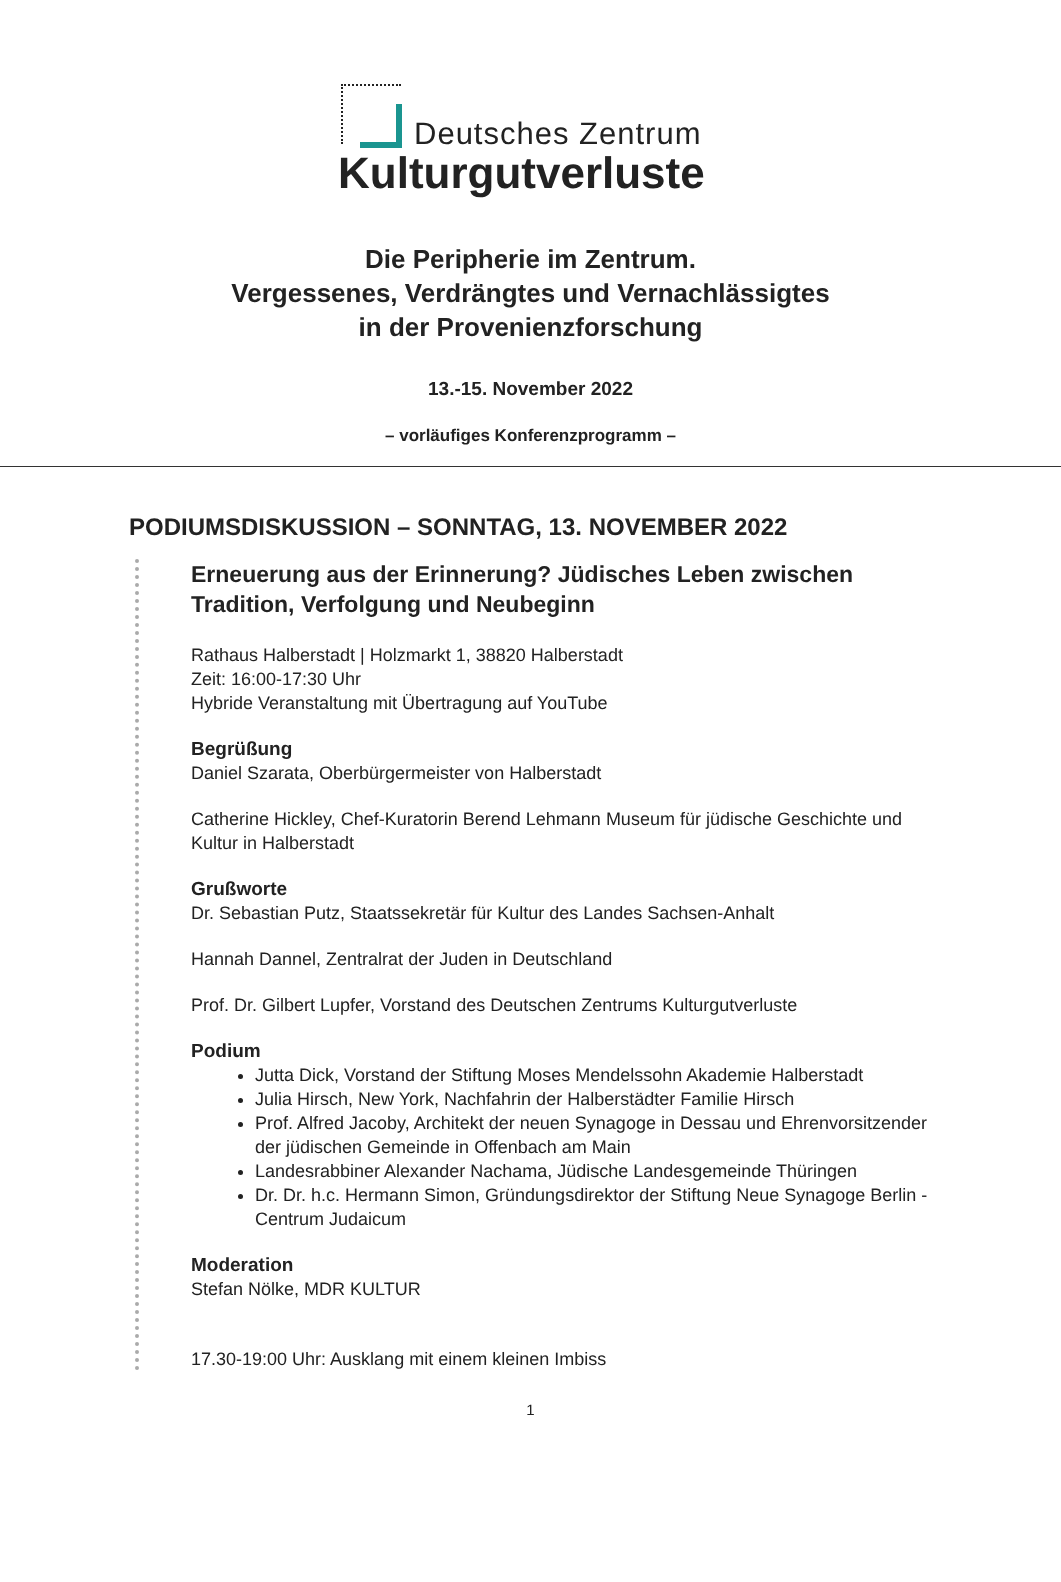Deutsches Zentrum
Kulturgutverluste
Die Peripherie im Zentrum.
Vergessenes, Verdrängtes und Vernachlässigtes
in der Provenienzforschung
13.-15. November 2022
– vorläufiges Konferenzprogramm –
PODIUMSDISKUSSION – SONNTAG, 13. NOVEMBER 2022
Erneuerung aus der Erinnerung? Jüdisches Leben zwischen Tradition, Verfolgung und Neubeginn
Rathaus Halberstadt | Holzmarkt 1, 38820 Halberstadt
Zeit: 16:00-17:30 Uhr
Hybride Veranstaltung mit Übertragung auf YouTube
Begrüßung
Daniel Szarata, Oberbürgermeister von Halberstadt
Catherine Hickley, Chef-Kuratorin Berend Lehmann Museum für jüdische Geschichte und Kultur in Halberstadt
Grußworte
Dr. Sebastian Putz, Staatssekretär für Kultur des Landes Sachsen-Anhalt
Hannah Dannel, Zentralrat der Juden in Deutschland
Prof. Dr. Gilbert Lupfer, Vorstand des Deutschen Zentrums Kulturgutverluste
Podium
Jutta Dick, Vorstand der Stiftung Moses Mendelssohn Akademie Halberstadt
Julia Hirsch, New York, Nachfahrin der Halberstädter Familie Hirsch
Prof. Alfred Jacoby, Architekt der neuen Synagoge in Dessau und Ehrenvorsitzender der jüdischen Gemeinde in Offenbach am Main
Landesrabbiner Alexander Nachama, Jüdische Landesgemeinde Thüringen
Dr. Dr. h.c. Hermann Simon, Gründungsdirektor der Stiftung Neue Synagoge Berlin - Centrum Judaicum
Moderation
Stefan Nölke, MDR KULTUR
17.30-19:00 Uhr: Ausklang mit einem kleinen Imbiss
1